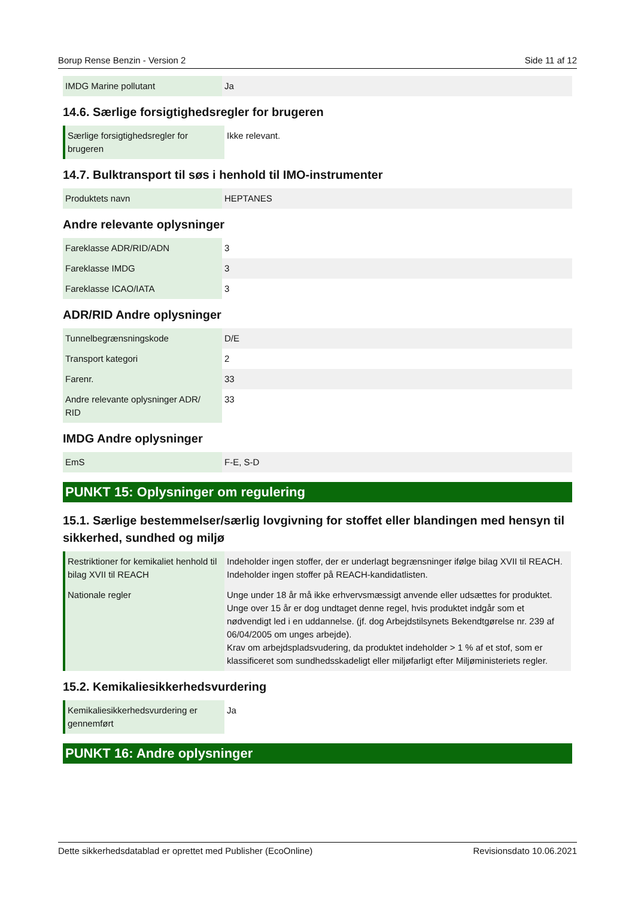Borup Rense Benzin - Version 2 Side 11 af 12
| IMDG Marine pollutant | Ja |
14.6. Særlige forsigtighedsregler for brugeren
| Særlige forsigtighedsregler for brugeren | Ikke relevant. |
14.7. Bulktransport til søs i henhold til IMO-instrumenter
| Produktets navn | HEPTANES |
Andre relevante oplysninger
| Fareklasse ADR/RID/ADN | 3 |
| Fareklasse IMDG | 3 |
| Fareklasse ICAO/IATA | 3 |
ADR/RID Andre oplysninger
| Tunnelbegrænsningskode | D/E |
| Transport kategori | 2 |
| Farenr. | 33 |
| Andre relevante oplysninger ADR/ RID | 33 |
IMDG Andre oplysninger
| EmS | F-E, S-D |
PUNKT 15: Oplysninger om regulering
15.1. Særlige bestemmelser/særlig lovgivning for stoffet eller blandingen med hensyn til sikkerhed, sundhed og miljø
| Restriktioner for kemikaliet henhold til bilag XVII til REACH | Indeholder ingen stoffer, der er underlagt begrænsninger ifølge bilag XVII til REACH. Indeholder ingen stoffer på REACH-kandidatlisten. |
| Nationale regler | Unge under 18 år må ikke erhvervsmæssigt anvende eller udsættes for produktet. Unge over 15 år er dog undtaget denne regel, hvis produktet indgår som et nødvendigt led i en uddannelse. (jf. dog Arbejdstilsynets Bekendtgørelse nr. 239 af 06/04/2005 om unges arbejde). Krav om arbejdspladsvudering, da produktet indeholder > 1 % af et stof, som er klassificeret som sundhedsskadeligt eller miljøfarligt efter Miljøministeriets regler. |
15.2. Kemikaliesikkerhedsvurdering
| Kemikaliesikkerhedsvurdering er gennemført | Ja |
PUNKT 16: Andre oplysninger
Dette sikkerhedsdatablad er oprettet med Publisher (EcoOnline) Revisionsdato 10.06.2021